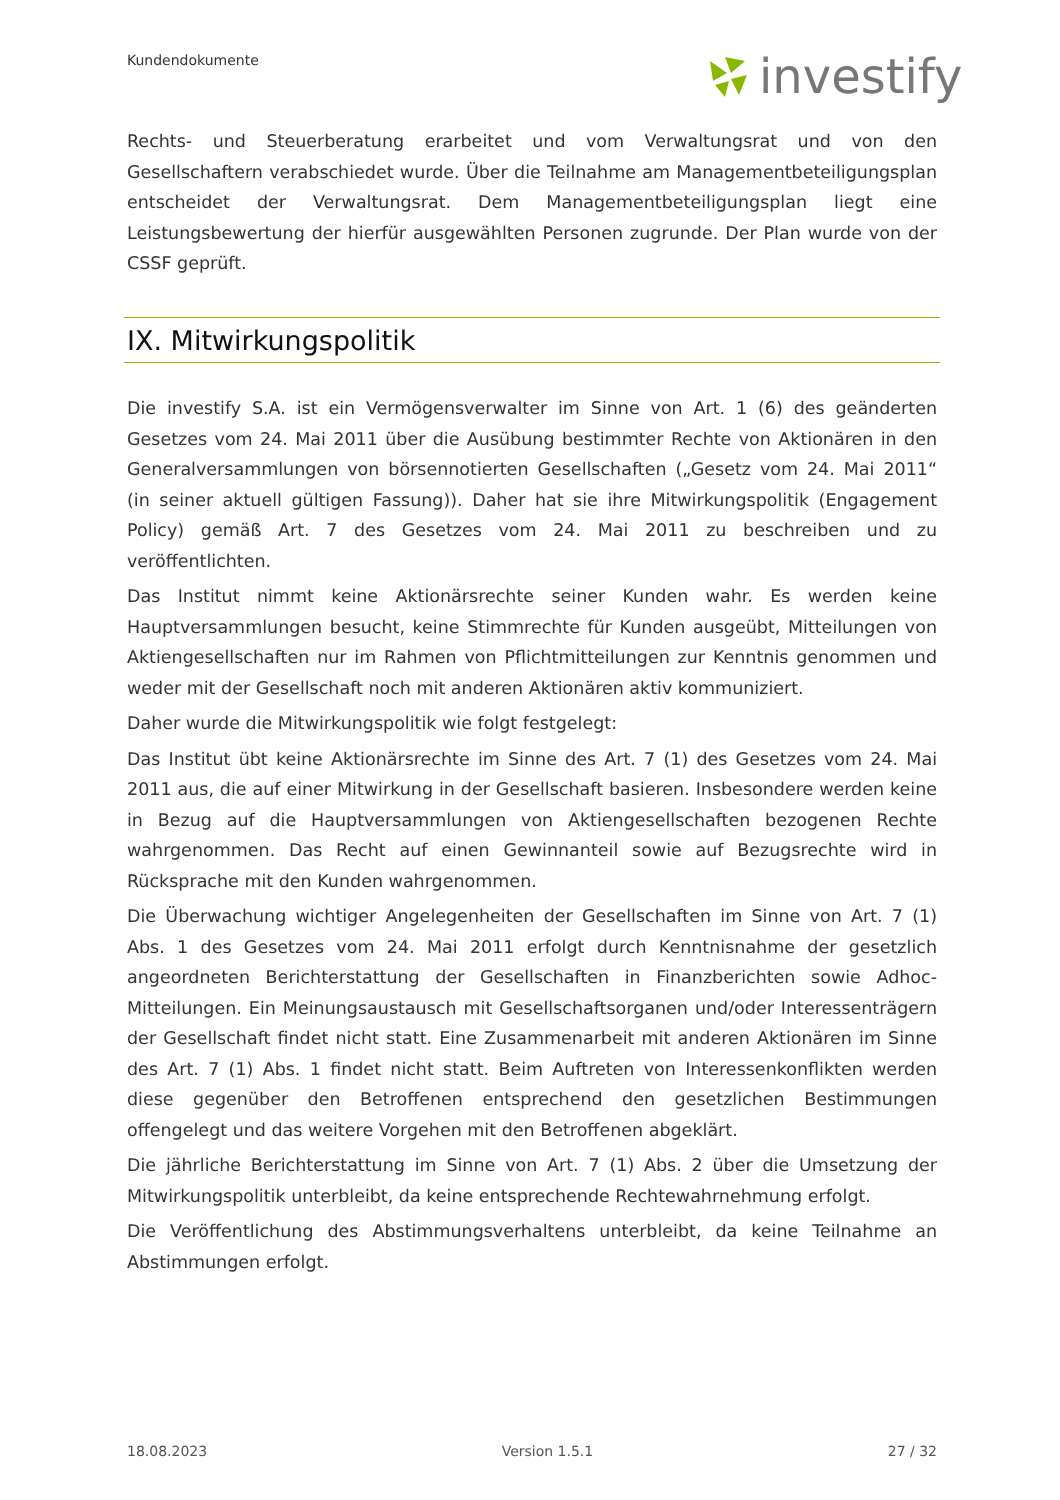Kundendokumente investify
Rechts- und Steuerberatung erarbeitet und vom Verwaltungsrat und von den Gesellschaftern verabschiedet wurde. Über die Teilnahme am Managementbeteiligungsplan entscheidet der Verwaltungsrat. Dem Managementbeteiligungsplan liegt eine Leistungsbewertung der hierfür ausgewählten Personen zugrunde. Der Plan wurde von der CSSF geprüft.
IX. Mitwirkungspolitik
Die investify S.A. ist ein Vermögensverwalter im Sinne von Art. 1 (6) des geänderten Gesetzes vom 24. Mai 2011 über die Ausübung bestimmter Rechte von Aktionären in den Generalversammlungen von börsennotierten Gesellschaften („Gesetz vom 24. Mai 2011“ (in seiner aktuell gültigen Fassung)). Daher hat sie ihre Mitwirkungspolitik (Engagement Policy) gemäß Art. 7 des Gesetzes vom 24. Mai 2011 zu beschreiben und zu veröffentlichten.
Das Institut nimmt keine Aktionärsrechte seiner Kunden wahr. Es werden keine Hauptversammlungen besucht, keine Stimmrechte für Kunden ausgeübt, Mitteilungen von Aktiengesellschaften nur im Rahmen von Pflichtmitteilungen zur Kenntnis genommen und weder mit der Gesellschaft noch mit anderen Aktionären aktiv kommuniziert.
Daher wurde die Mitwirkungspolitik wie folgt festgelegt:
Das Institut übt keine Aktionärsrechte im Sinne des Art. 7 (1) des Gesetzes vom 24. Mai 2011 aus, die auf einer Mitwirkung in der Gesellschaft basieren. Insbesondere werden keine in Bezug auf die Hauptversammlungen von Aktiengesellschaften bezogenen Rechte wahrgenommen. Das Recht auf einen Gewinnanteil sowie auf Bezugsrechte wird in Rücksprache mit den Kunden wahrgenommen.
Die Überwachung wichtiger Angelegenheiten der Gesellschaften im Sinne von Art. 7 (1) Abs. 1 des Gesetzes vom 24. Mai 2011 erfolgt durch Kenntnisnahme der gesetzlich angeordneten Berichterstattung der Gesellschaften in Finanzberichten sowie Adhoc-Mitteilungen. Ein Meinungsaustausch mit Gesellschaftsorganen und/oder Interessenträgern der Gesellschaft findet nicht statt. Eine Zusammenarbeit mit anderen Aktionären im Sinne des Art. 7 (1) Abs. 1 findet nicht statt. Beim Auftreten von Interessenkonflikten werden diese gegenüber den Betroffenen entsprechend den gesetzlichen Bestimmungen offengelegt und das weitere Vorgehen mit den Betroffenen abgeklärt.
Die jährliche Berichterstattung im Sinne von Art. 7 (1) Abs. 2 über die Umsetzung der Mitwirkungspolitik unterbleibt, da keine entsprechende Rechtewahrnehmung erfolgt.
Die Veröffentlichung des Abstimmungsverhaltens unterbleibt, da keine Teilnahme an Abstimmungen erfolgt.
18.08.2023 Version 1.5.1 27 / 32